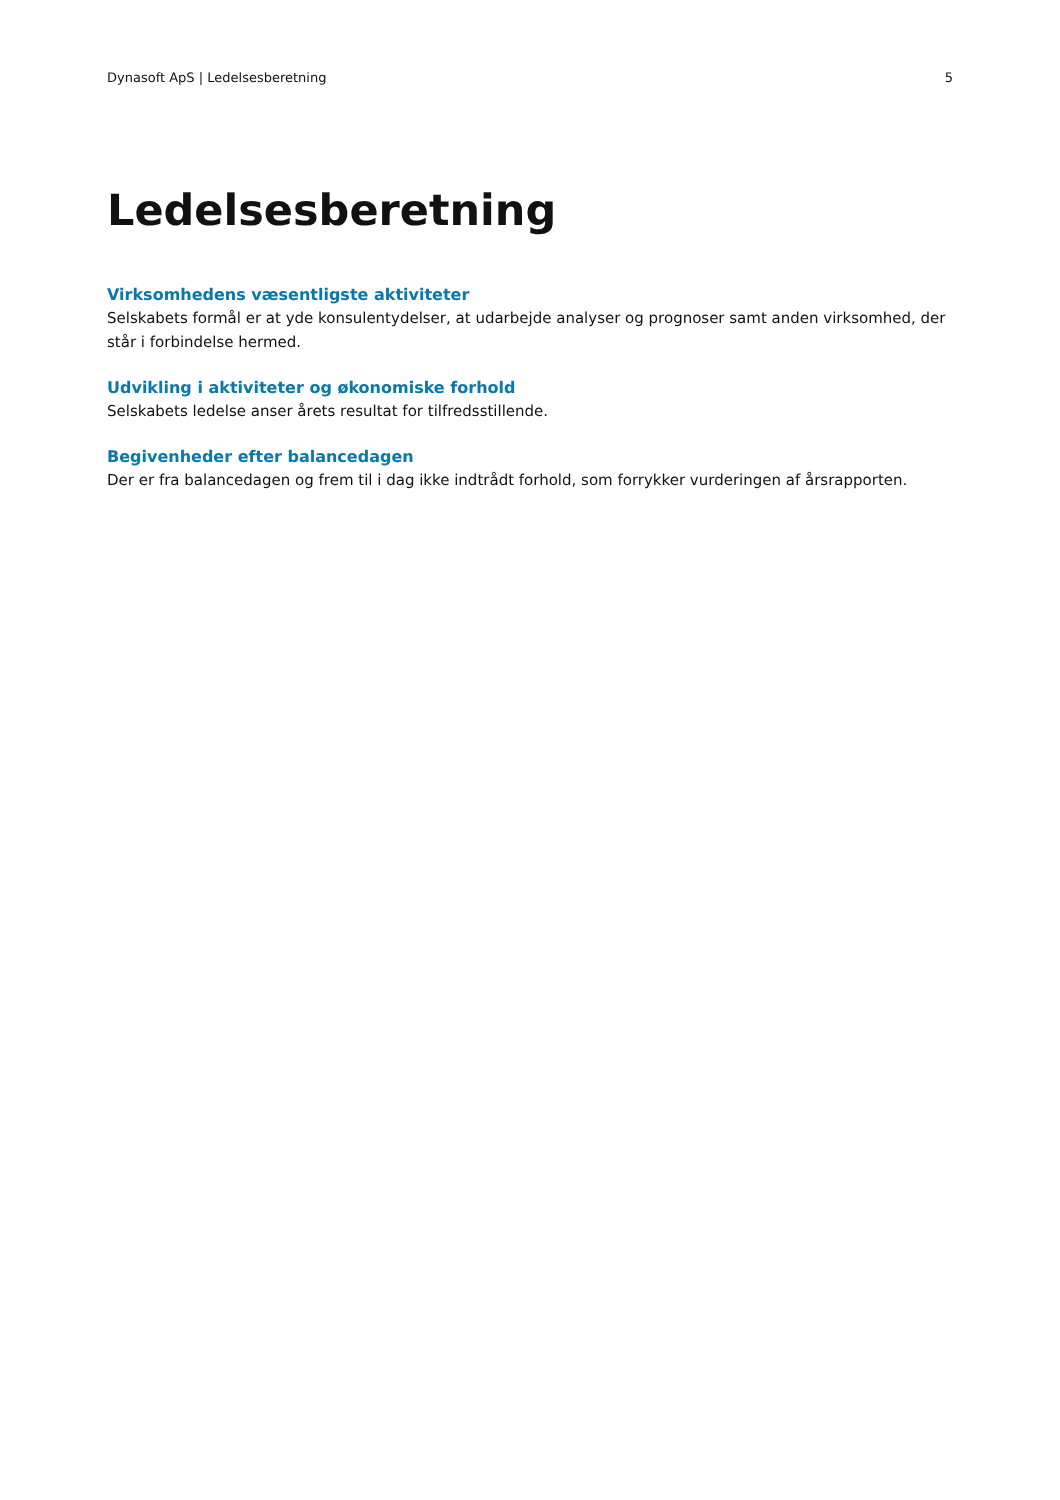Dynasoft ApS | Ledelsesberetning 5
Ledelsesberetning
Virksomhedens væsentligste aktiviteter
Selskabets formål er at yde konsulentydelser, at udarbejde analyser og prognoser samt anden virksomhed, der står i forbindelse hermed.
Udvikling i aktiviteter og økonomiske forhold
Selskabets ledelse anser årets resultat for tilfredsstillende.
Begivenheder efter balancedagen
Der er fra balancedagen og frem til i dag ikke indtrådt forhold, som forrykker vurderingen af årsrapporten.